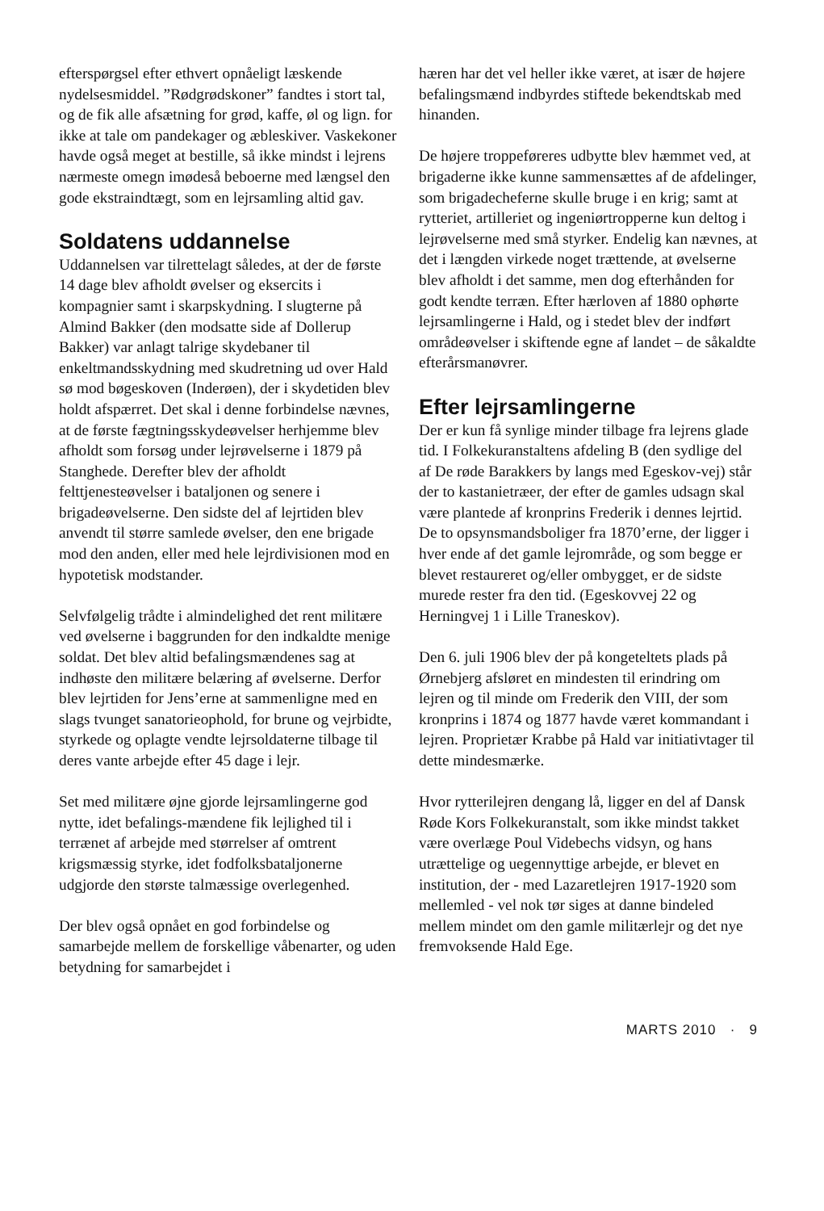efterspørgsel efter ethvert opnåeligt læskende nydelsesmiddel. ”Rødgrødskoner” fandtes i stort tal, og de fik alle afsætning for grød, kaffe, øl og lign. for ikke at tale om pandekager og æbleskiver. Vaskekoner havde også meget at bestille, så ikke mindst i lejrens nærmeste omegn imødeså beboerne med længsel den gode ekstraindtægt, som en lejrsamling altid gav.
Soldatens uddannelse
Uddannelsen var tilrettelagt således, at der de første 14 dage blev afholdt øvelser og eksercits i kompagnier samt i skarpskydning. I slugterne på Almind Bakker (den modsatte side af Dollerup Bakker) var anlagt talrige skydebaner til enkeltmandsskydning med skudretning ud over Hald sø mod bøgeskoven (Inderøen), der i skydetiden blev holdt afspærret. Det skal i denne forbindelse nævnes, at de første fægtningsskydeøvelser herhjemme blev afholdt som forsøg under lejrøvelserne i 1879 på Stanghede. Derefter blev der afholdt felttjenesteøvelser i bataljonen og senere i brigadeøvelserne. Den sidste del af lejrtiden blev anvendt til større samlede øvelser, den ene brigade mod den anden, eller med hele lejrdivisionen mod en hypotetisk modstander.
Selvfølgelig trådte i almindelighed det rent militære ved øvelserne i baggrunden for den indkaldte menige soldat. Det blev altid befalingsmændenes sag at indhøste den militære belæring af øvelserne. Derfor blev lejrtiden for Jens’erne at sammenligne med en slags tvunget sanatorieophold, for brune og vejrbidte, styrkede og oplagte vendte lejrsoldaterne tilbage til deres vante arbejde efter 45 dage i lejr.
Set med militære øjne gjorde lejrsamlingerne god nytte, idet befalings-mændene fik lejlighed til i terrænet af arbejde med størrelser af omtrent krigsmæssig styrke, idet fodfolksbataljonerne udgjorde den største talmæssige overlegenhed.
Der blev også opnået en god forbindelse og samarbejde mellem de forskellige våbenarter, og uden betydning for samarbejdet i
hæren har det vel heller ikke været, at især de højere befalingsmænd indbyrdes stiftede bekendtskab med hinanden.
De højere troppeføreres udbytte blev hæmmet ved, at brigaderne ikke kunne sammensættes af de afdelinger, som brigadecheferne skulle bruge i en krig; samt at rytteriet, artilleriet og ingeniørtropperne kun deltog i lejrøvelserne med små styrker. Endelig kan nævnes, at det i længden virkede noget trættende, at øvelserne blev afholdt i det samme, men dog efterhånden for godt kendte terræn. Efter hærloven af 1880 ophørte lejrsamlingerne i Hald, og i stedet blev der indført områdeøvelser i skiftende egne af landet – de såkaldte efterårsmanøvrer.
Efter lejrsamlingerne
Der er kun få synlige minder tilbage fra lejrens glade tid. I Folkekuranstaltens afdeling B (den sydlige del af De røde Barakkers by langs med Egeskov-vej) står der to kastanietræer, der efter de gamles udsagn skal være plantede af kronprins Frederik i dennes lejrtid. De to opsynsmandsboliger fra 1870’erne, der ligger i hver ende af det gamle lejrområde, og som begge er blevet restaureret og/eller ombygget, er de sidste murede rester fra den tid. (Egeskovvej 22 og Herningvej 1 i Lille Traneskov).
Den 6. juli 1906 blev der på kongeteltets plads på Ørnebjerg afsløret en mindesten til erindring om lejren og til minde om Frederik den VIII, der som kronprins i 1874 og 1877 havde været kommandant i lejren. Proprietær Krabbe på Hald var initiativtager til dette mindesmærke.
Hvor rytterilejren dengang lå, ligger en del af Dansk Røde Kors Folkekuranstalt, som ikke mindst takket være overlæge Poul Videbechs vidsyn, og hans utrættelige og uegennyttige arbejde, er blevet en institution, der - med Lazaretlejren 1917-1920 som mellemled - vel nok tør siges at danne bindeled mellem mindet om den gamle militærlejr og det nye fremvoksende Hald Ege.
MARTS 2010 · 9